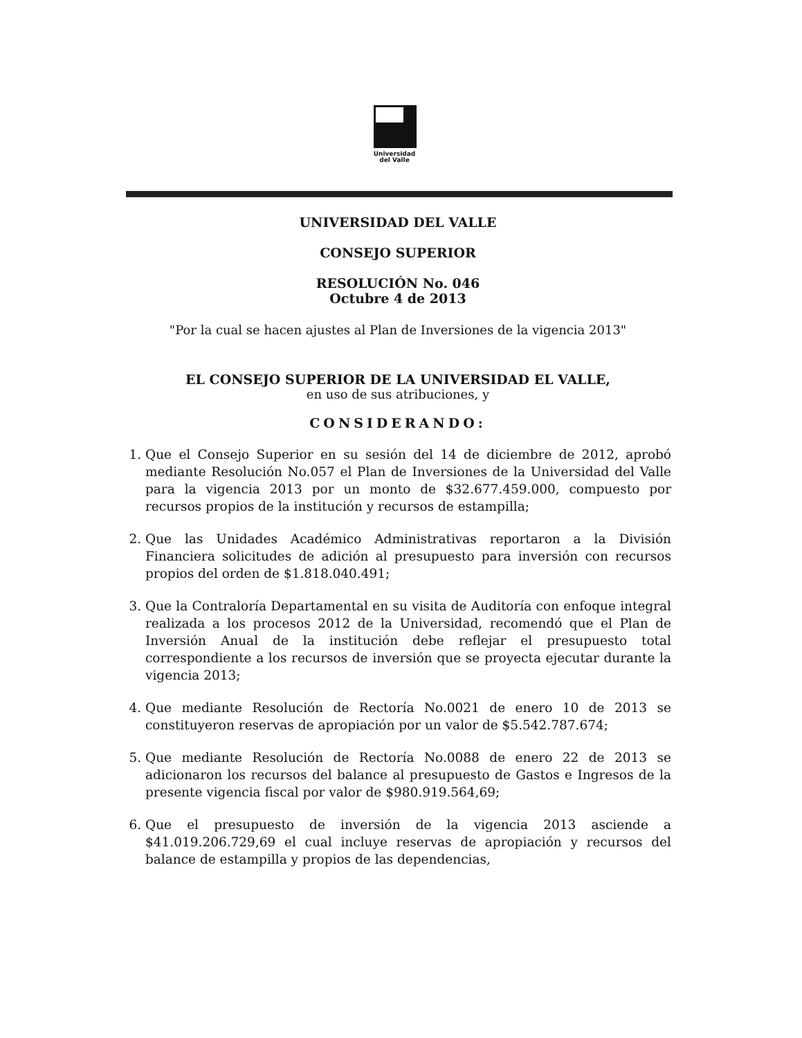Universidad
del Valle
UNIVERSIDAD DEL VALLE
CONSEJO SUPERIOR
RESOLUCIÓN No. 046
Octubre 4 de 2013
"Por la cual se hacen ajustes al Plan de Inversiones de la vigencia 2013"
EL CONSEJO SUPERIOR DE LA UNIVERSIDAD EL VALLE,
en uso de sus atribuciones, y
CONSIDERANDO:
1. Que el Consejo Superior en su sesión del 14 de diciembre de 2012, aprobó mediante Resolución No.057 el Plan de Inversiones de la Universidad del Valle para la vigencia 2013 por un monto de $32.677.459.000, compuesto por recursos propios de la institución y recursos de estampilla;
2. Que las Unidades Académico Administrativas reportaron a la División Financiera solicitudes de adición al presupuesto para inversión con recursos propios del orden de $1.818.040.491;
3. Que la Contraloría Departamental en su visita de Auditoría con enfoque integral realizada a los procesos 2012 de la Universidad, recomendó que el Plan de Inversión Anual de la institución debe reflejar el presupuesto total correspondiente a los recursos de inversión que se proyecta ejecutar durante la vigencia 2013;
4. Que mediante Resolución de Rectoría No.0021 de enero 10 de 2013 se constituyeron reservas de apropiación por un valor de $5.542.787.674;
5. Que mediante Resolución de Rectoría No.0088 de enero 22 de 2013 se adicionaron los recursos del balance al presupuesto de Gastos e Ingresos de la presente vigencia fiscal por valor de $980.919.564,69;
6. Que el presupuesto de inversión de la vigencia 2013 asciende a $41.019.206.729,69 el cual incluye reservas de apropiación y recursos del balance de estampilla y propios de las dependencias,